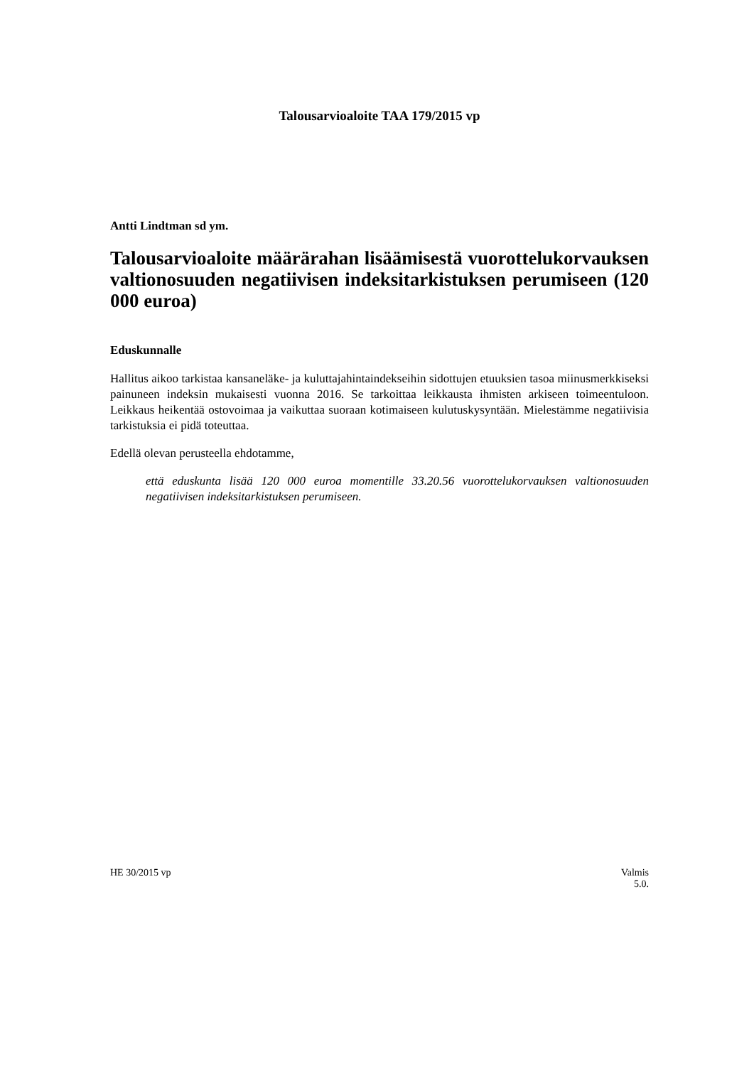Talousarvioaloite TAA 179/2015 vp
Antti Lindtman sd ym.
Talousarvioaloite määrärahan lisäämisestä vuorottelukorvauksen valtionosuuden negatiivisen indeksitarkistuksen perumiseen (120 000 euroa)
Eduskunnalle
Hallitus aikoo tarkistaa kansaneläke- ja kuluttajahintaindekseihin sidottujen etuuksien tasoa miinusmerkkiseksi painuneen indeksin mukaisesti vuonna 2016. Se tarkoittaa leikkausta ihmisten arkiseen toimeentuloon. Leikkaus heikentää ostovoimaa ja vaikuttaa suoraan kotimaiseen kulutuskysyntään. Mielestämme negatiivisia tarkistuksia ei pidä toteuttaa.
Edellä olevan perusteella ehdotamme,
että eduskunta lisää 120 000 euroa momentille 33.20.56 vuorottelukorvauksen valtionosuuden negatiivisen indeksitarkistuksen perumiseen.
HE 30/2015 vp Valmis
5.0.